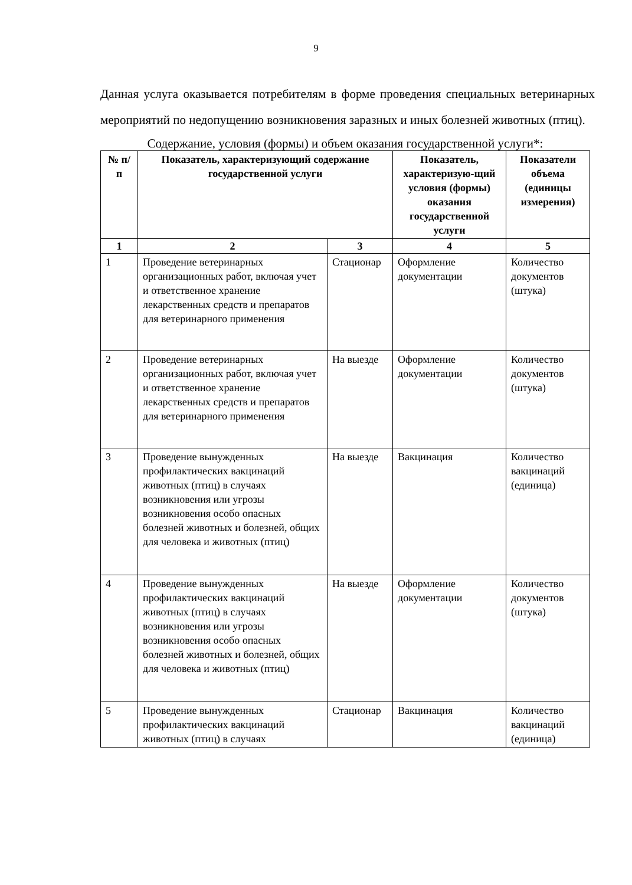9
Данная услуга оказывается потребителям в форме проведения специальных ветеринарных мероприятий по недопущению возникновения заразных и иных болезней животных (птиц).
Содержание, условия (формы) и объем оказания государственной услуги*:
| № п/п | Показатель, характеризующий содержание государственной услуги | | Показатель, характеризую-щий условия (формы) оказания государственной услуги | Показатели объема (единицы измерения) |
| --- | --- | --- | --- | --- |
| 1 | 2 | 3 | 4 | 5 |
| 1 | Проведение ветеринарных организационных работ, включая учет и ответственное хранение лекарственных средств и препаратов для ветеринарного применения | Стационар | Оформление документации | Количество документов (штука) |
| 2 | Проведение ветеринарных организационных работ, включая учет и ответственное хранение лекарственных средств и препаратов для ветеринарного применения | На выезде | Оформление документации | Количество документов (штука) |
| 3 | Проведение вынужденных профилактических вакцинаций животных (птиц) в случаях возникновения или угрозы возникновения особо опасных болезней животных и болезней, общих для человека и животных (птиц) | На выезде | Вакцинация | Количество вакцинаций (единица) |
| 4 | Проведение вынужденных профилактических вакцинаций животных (птиц) в случаях возникновения или угрозы возникновения особо опасных болезней животных и болезней, общих для человека и животных (птиц) | На выезде | Оформление документации | Количество документов (штука) |
| 5 | Проведение вынужденных профилактических вакцинаций животных (птиц) в случаях | Стационар | Вакцинация | Количество вакцинаций (единица) |